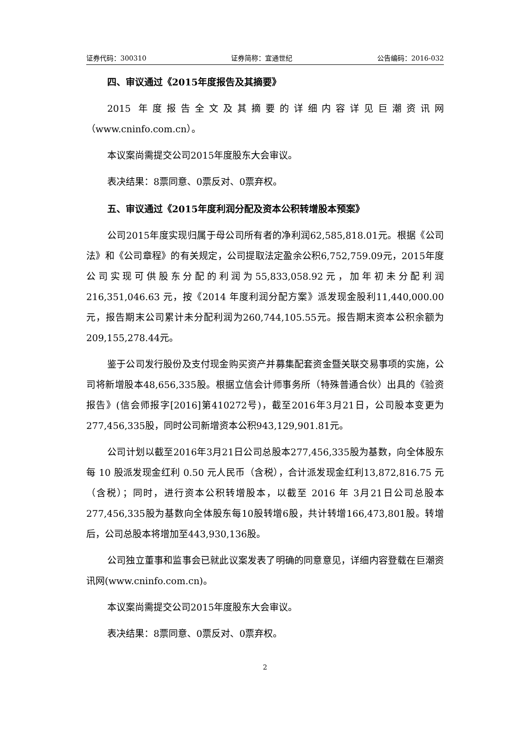证券代码：300310 证券简称：宜通世纪 公告编码：2016-032
四、审议通过《2015年度报告及其摘要》
2015 年度报告全文及其摘要的详细内容详见巨潮资讯网（www.cninfo.com.cn）。
本议案尚需提交公司2015年度股东大会审议。
表决结果：8票同意、0票反对、0票弃权。
五、审议通过《2015年度利润分配及资本公积转增股本预案》
公司2015年度实现归属于母公司所有者的净利润62,585,818.01元。根据《公司法》和《公司章程》的有关规定，公司提取法定盈余公积6,752,759.09元，2015年度公司实现可供股东分配的利润为55,833,058.92元，加年初未分配利润 216,351,046.63 元，按《2014 年度利润分配方案》派发现金股利11,440,000.00元，报告期末公司累计未分配利润为260,744,105.55元。报告期末资本公积余额为209,155,278.44元。
鉴于公司发行股份及支付现金购买资产并募集配套资金暨关联交易事项的实施，公司将新增股本48,656,335股。根据立信会计师事务所（特殊普通合伙）出具的《验资报告》(信会师报字[2016]第410272号)，截至2016年3月21日，公司股本变更为277,456,335股，同时公司新增资本公积943,129,901.81元。
公司计划以截至2016年3月21日公司总股本277,456,335股为基数，向全体股东每 10 股派发现金红利 0.50 元人民币（含税），合计派发现金红利13,872,816.75 元（含税）；同时，进行资本公积转增股本，以截至 2016 年 3月21日公司总股本277,456,335股为基数向全体股东每10股转增6股，共计转增166,473,801股。转增后，公司总股本将增加至443,930,136股。
公司独立董事和监事会已就此议案发表了明确的同意意见，详细内容登载在巨潮资讯网(www.cninfo.com.cn)。
本议案尚需提交公司2015年度股东大会审议。
表决结果：8票同意、0票反对、0票弃权。
2